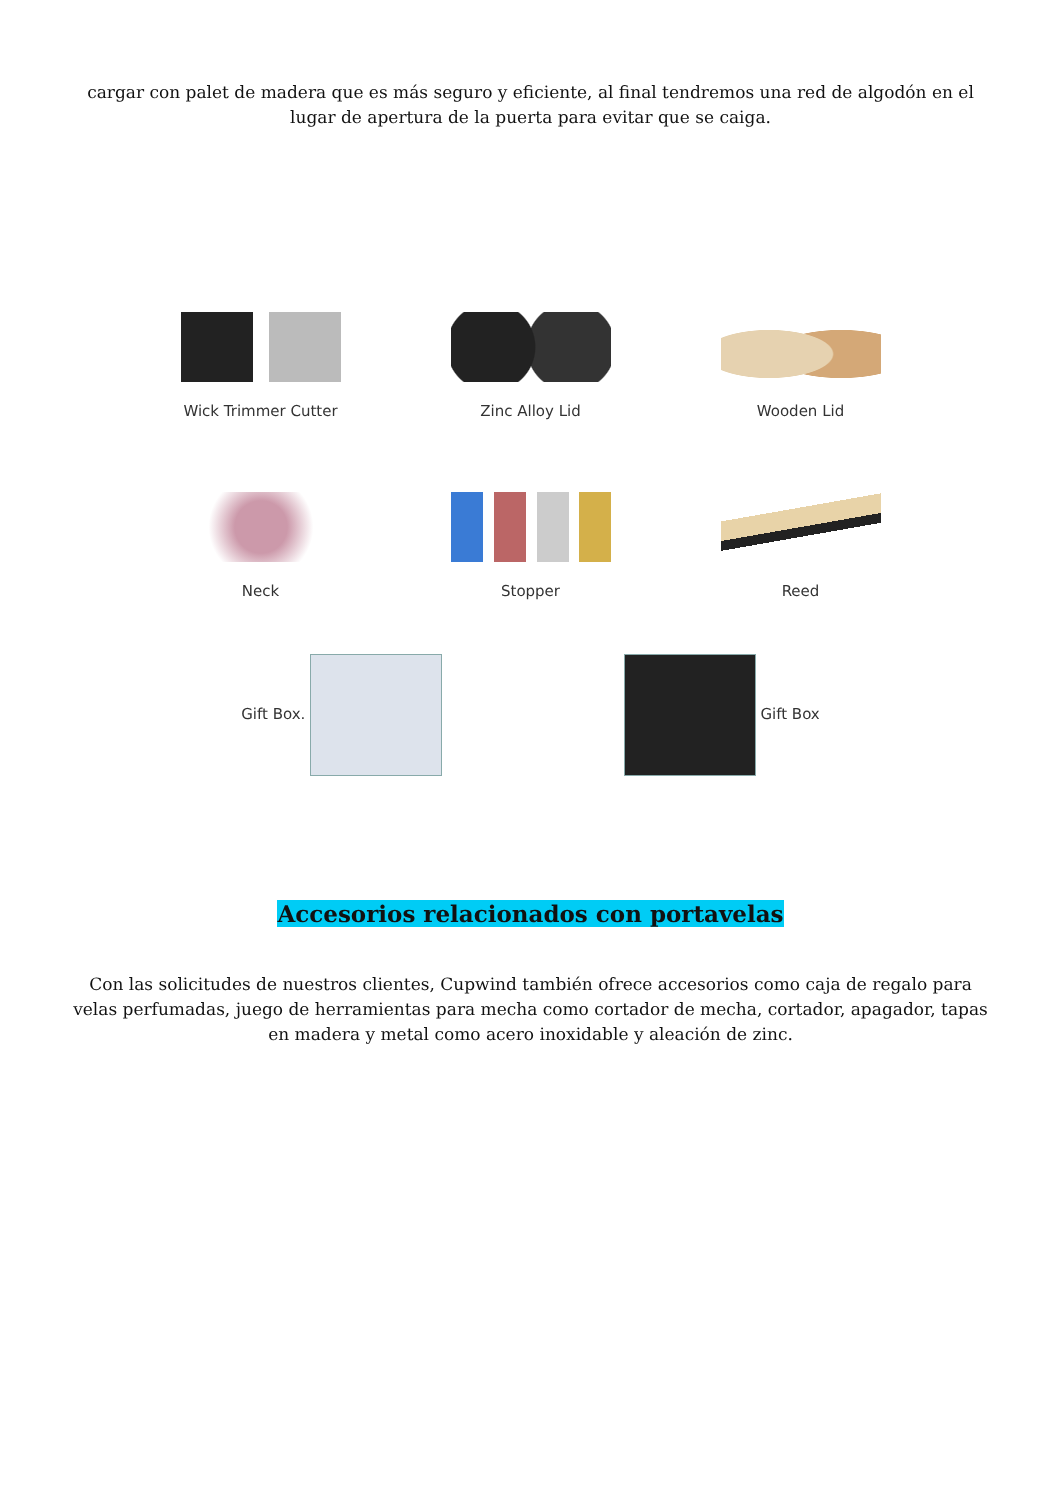cargar con palet de madera que es más seguro y eficiente, al final tendremos una red de algodón en el lugar de apertura de la puerta para evitar que se caiga.
Wick Trimmer Cutter
Zinc Alloy Lid
Wooden Lid
Neck
Stopper
Reed
Gift Box. Gift Box
Accesorios relacionados con portavelas
Con las solicitudes de nuestros clientes, Cupwind también ofrece accesorios como caja de regalo para velas perfumadas, juego de herramientas para mecha como cortador de mecha, cortador, apagador, tapas en madera y metal como acero inoxidable y aleación de zinc.